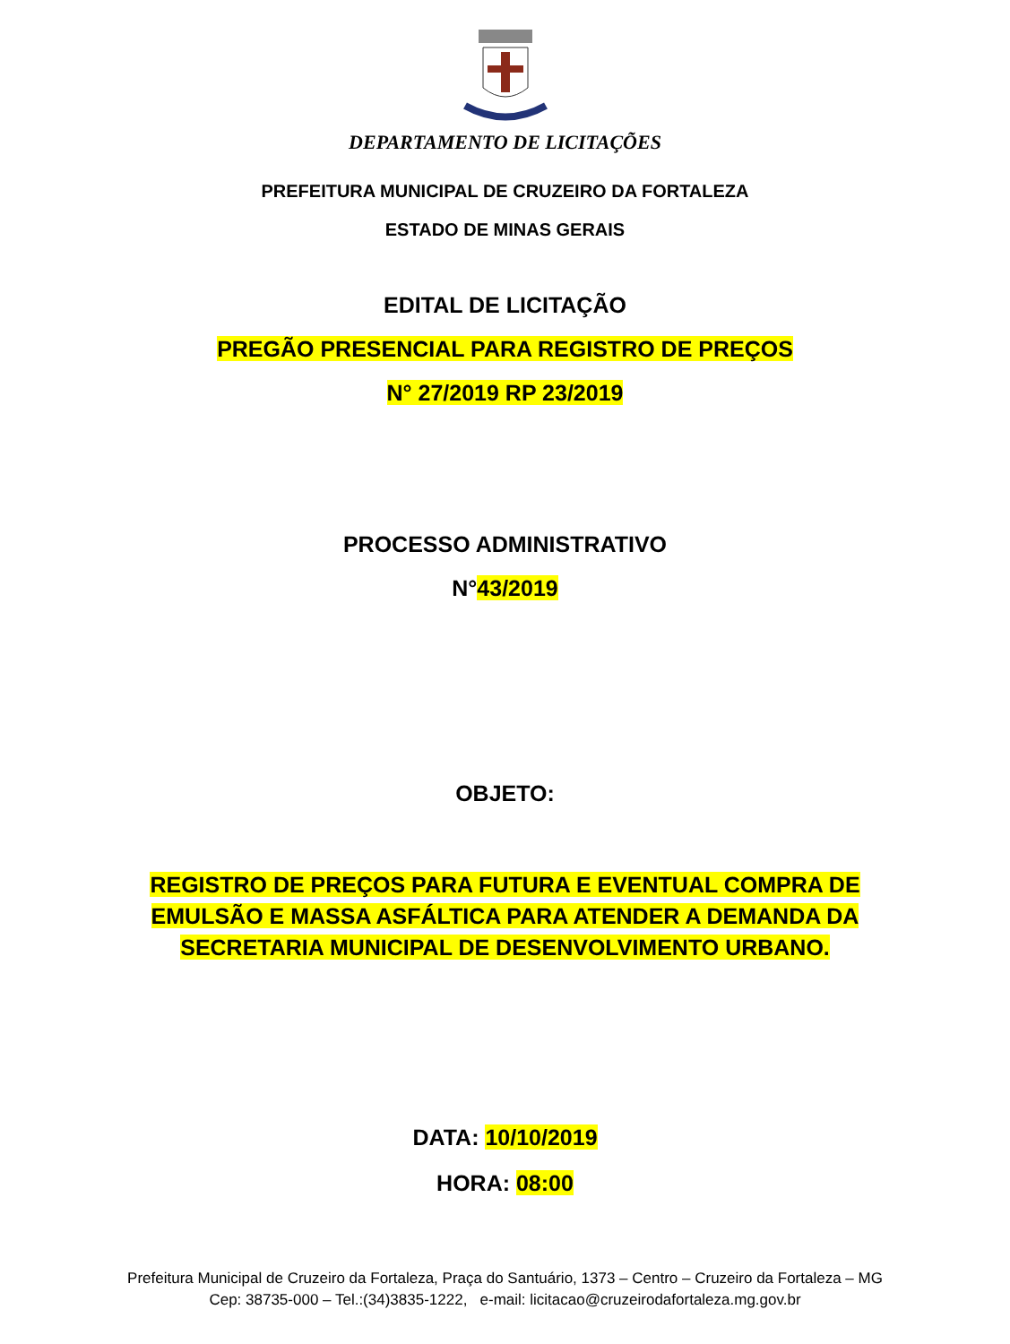DEPARTAMENTO DE LICITAÇÕES
PREFEITURA MUNICIPAL DE CRUZEIRO DA FORTALEZA
ESTADO DE MINAS GERAIS
EDITAL DE LICITAÇÃO
PREGÃO PRESENCIAL PARA REGISTRO DE PREÇOS
N° 27/2019 RP 23/2019
PROCESSO ADMINISTRATIVO
N°43/2019
OBJETO:
REGISTRO DE PREÇOS PARA FUTURA E EVENTUAL COMPRA DE EMULSÃO E MASSA ASFÁLTICA PARA ATENDER A DEMANDA DA SECRETARIA MUNICIPAL DE DESENVOLVIMENTO URBANO.
DATA: 10/10/2019
HORA: 08:00
Prefeitura Municipal de Cruzeiro da Fortaleza, Praça do Santuário, 1373 – Centro – Cruzeiro da Fortaleza – MG
Cep: 38735-000 – Tel.:(34)3835-1222, e-mail: licitacao@cruzeirodafortaleza.mg.gov.br